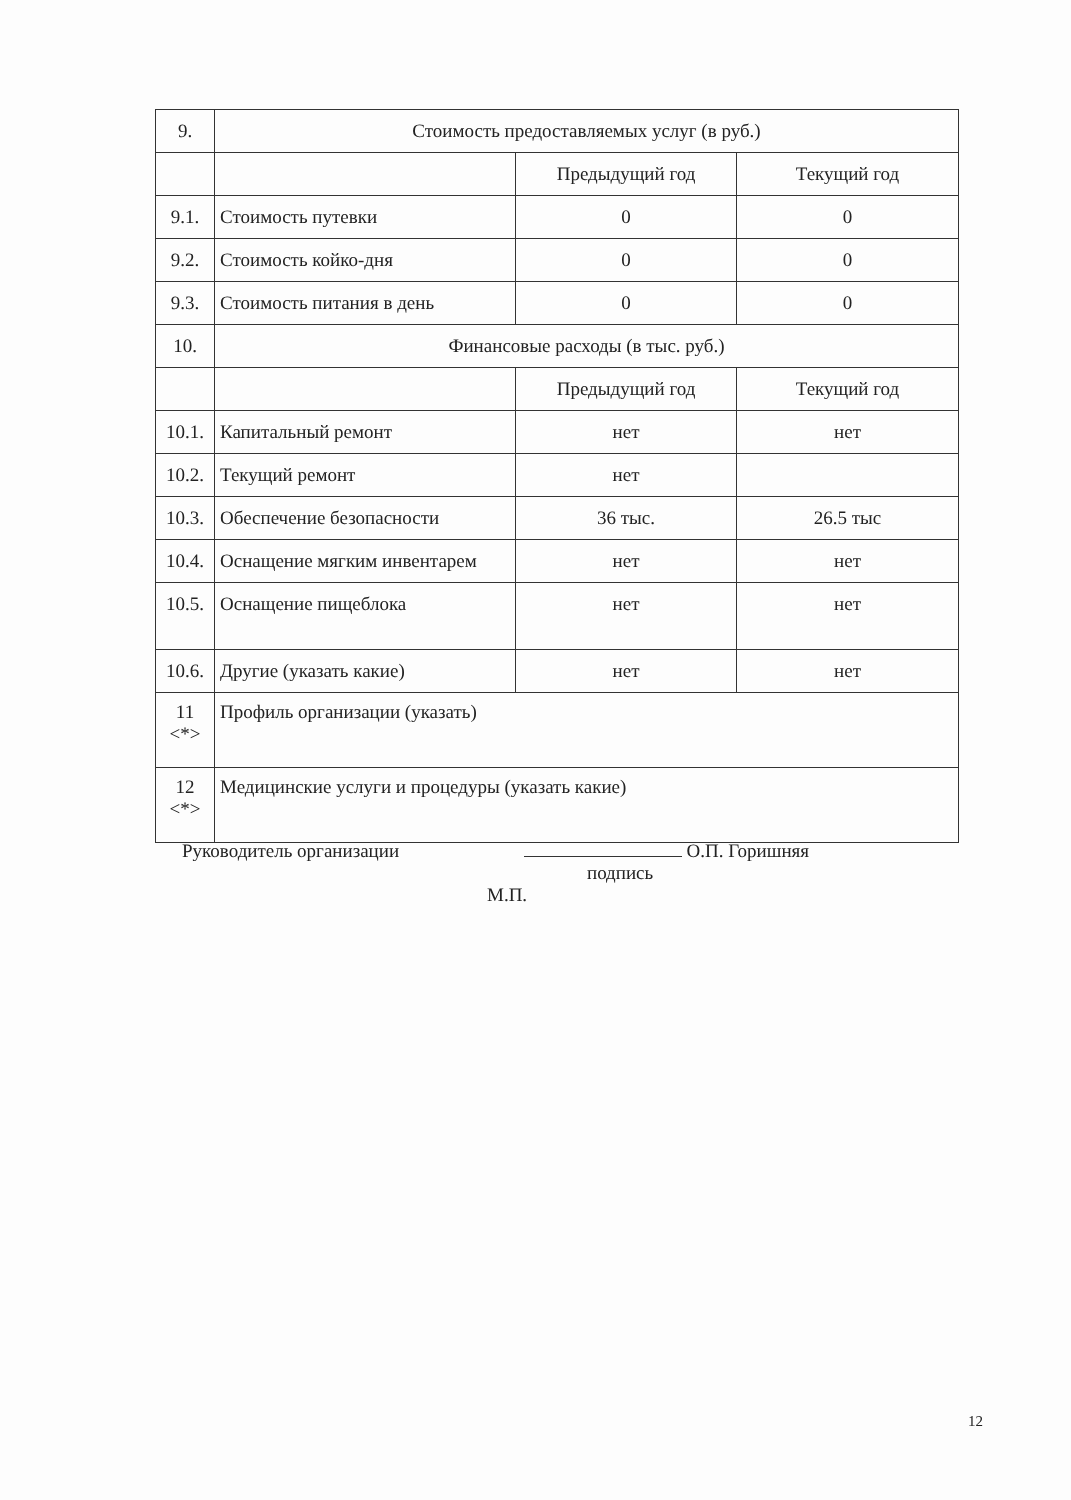| 9. | Стоимость предоставляемых услуг (в руб.) | | |
| | | Предыдущий год | Текущий год |
| 9.1. | Стоимость путевки | 0 | 0 |
| 9.2. | Стоимость койко-дня | 0 | 0 |
| 9.3. | Стоимость питания в день | 0 | 0 |
| 10. | Финансовые расходы (в тыс. руб.) | | |
| | | Предыдущий год | Текущий год |
| 10.1. | Капитальный ремонт | нет | нет |
| 10.2. | Текущий ремонт | нет | |
| 10.3. | Обеспечение безопасности | 36 тыс. | 26.5 тыс |
| 10.4. | Оснащение мягким инвентарем | нет | нет |
| 10.5. | Оснащение пищеблока | нет | нет |
| 10.6. | Другие (указать какие) | нет | нет |
| 11 <*> | Профиль организации (указать) | | |
| 12 <*> | Медицинские услуги и процедуры (указать какие) | | |
Руководитель организации О.П. Горишняя
подпись
М.П.
12